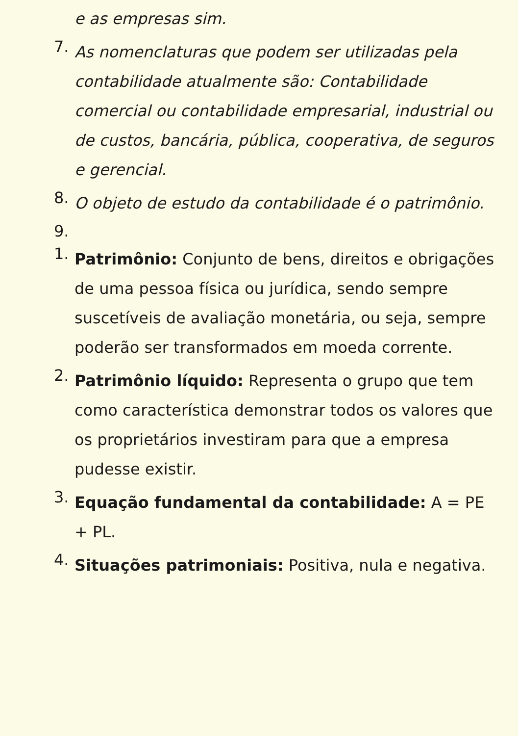e as empresas sim.
7.
As nomenclaturas que podem ser utilizadas pela contabilidade atualmente são: Contabilidade comercial ou contabilidade empresarial, industrial ou de custos, bancária, pública, cooperativa, de seguros e gerencial.
8.
O objeto de estudo da contabilidade é o patrimônio.
9.
1.
Patrimônio: Conjunto de bens, direitos e obrigações de uma pessoa física ou jurídica, sendo sempre suscetíveis de avaliação monetária, ou seja, sempre poderão ser transformados em moeda corrente.
2.
Patrimônio líquido: Representa o grupo que tem como característica demonstrar todos os valores que os proprietários investiram para que a empresa pudesse existir.
3.
Equação fundamental da contabilidade: A = PE + PL.
4.
Situações patrimoniais: Positiva, nula e negativa.